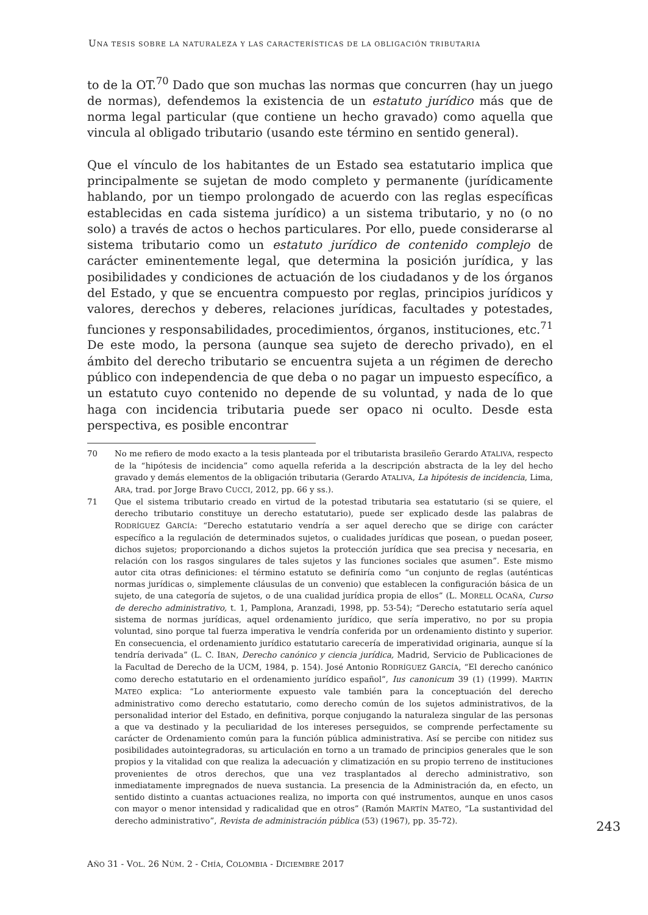UNA TESIS SOBRE LA NATURALEZA Y LAS CARACTERÍSTICAS DE LA OBLIGACIÓN TRIBUTARIA
to de la OT.<sup>70</sup> Dado que son muchas las normas que concurren (hay un juego de normas), defendemos la existencia de un estatuto jurídico más que de norma legal particular (que contiene un hecho gravado) como aquella que vincula al obligado tributario (usando este término en sentido general).
Que el vínculo de los habitantes de un Estado sea estatutario implica que principalmente se sujetan de modo completo y permanente (jurídicamente hablando, por un tiempo prolongado de acuerdo con las reglas específicas establecidas en cada sistema jurídico) a un sistema tributario, y no (o no solo) a través de actos o hechos particulares. Por ello, puede considerarse al sistema tributario como un estatuto jurídico de contenido complejo de carácter eminentemente legal, que determina la posición jurídica, y las posibilidades y condiciones de actuación de los ciudadanos y de los órganos del Estado, y que se encuentra compuesto por reglas, principios jurídicos y valores, derechos y deberes, relaciones jurídicas, facultades y potestades, funciones y responsabilidades, procedimientos, órganos, instituciones, etc.<sup>71</sup> De este modo, la persona (aunque sea sujeto de derecho privado), en el ámbito del derecho tributario se encuentra sujeta a un régimen de derecho público con independencia de que deba o no pagar un impuesto específico, a un estatuto cuyo contenido no depende de su voluntad, y nada de lo que haga con incidencia tributaria puede ser opaco ni oculto. Desde esta perspectiva, es posible encontrar
70 No me refiero de modo exacto a la tesis planteada por el tributarista brasileño Gerardo ATALIVA, respecto de la “hipótesis de incidencia” como aquella referida a la descripción abstracta de la ley del hecho gravado y demás elementos de la obligación tributaria (Gerardo ATALIVA, La hipótesis de incidencia, Lima, ARA, trad. por Jorge Bravo CUCCI, 2012, pp. 66 y ss.).
71 Que el sistema tributario creado en virtud de la potestad tributaria sea estatutario (si se quiere, el derecho tributario constituye un derecho estatutario), puede ser explicado desde las palabras de RODRÍGUEZ GARCÍA: “Derecho estatutario vendría a ser aquel derecho que se dirige con carácter específico a la regulación de determinados sujetos, o cualidades jurídicas que posean, o puedan poseer, dichos sujetos; proporcionando a dichos sujetos la protección jurídica que sea precisa y necesaria, en relación con los rasgos singulares de tales sujetos y las funciones sociales que asumen”. Este mismo autor cita otras definiciones: el término estatuto se definiría como “un conjunto de reglas (auténticas normas jurídicas o, simplemente cláusulas de un convenio) que establecen la configuración básica de un sujeto, de una categoría de sujetos, o de una cualidad jurídica propia de ellos” (L. MORELL OCAÑA, Curso de derecho administrativo, t. 1, Pamplona, Aranzadi, 1998, pp. 53-54); “Derecho estatutario sería aquel sistema de normas jurídicas, aquel ordenamiento jurídico, que sería imperativo, no por su propia voluntad, sino porque tal fuerza imperativa le vendría conferida por un ordenamiento distinto y superior. En consecuencia, el ordenamiento jurídico estatutario carecería de imperatividad originaria, aunque sí la tendría derivada” (L. C. IBAN, Derecho canónico y ciencia jurídica, Madrid, Servicio de Publicaciones de la Facultad de Derecho de la UCM, 1984, p. 154). José Antonio RODRÍGUEZ GARCÍA, “El derecho canónico como derecho estatutario en el ordenamiento jurídico español”, Ius canonicum 39 (1) (1999). MARTIN MATEO explica: “Lo anteriormente expuesto vale también para la conceptuación del derecho administrativo como derecho estatutario, como derecho común de los sujetos administrativos, de la personalidad interior del Estado, en definitiva, porque conjugando la naturaleza singular de las personas a que va destinado y la peculiaridad de los intereses perseguidos, se comprende perfectamente su carácter de Ordenamiento común para la función pública administrativa. Así se percibe con nitidez sus posibilidades autointegradoras, su articulación en torno a un tramado de principios generales que le son propios y la vitalidad con que realiza la adecuación y climatización en su propio terreno de instituciones provenientes de otros derechos, que una vez trasplantados al derecho administrativo, son inmediatamente impregnados de nueva sustancia. La presencia de la Administración da, en efecto, un sentido distinto a cuantas actuaciones realiza, no importa con qué instrumentos, aunque en unos casos con mayor o menor intensidad y radicalidad que en otros” (Ramón MARTÍN MATEO, “La sustantividad del derecho administrativo”, Revista de administración pública (53) (1967), pp. 35-72).
243
AÑO 31 - VOL. 26 NÚM. 2 - CHÍA, COLOMBIA - DICIEMBRE 2017